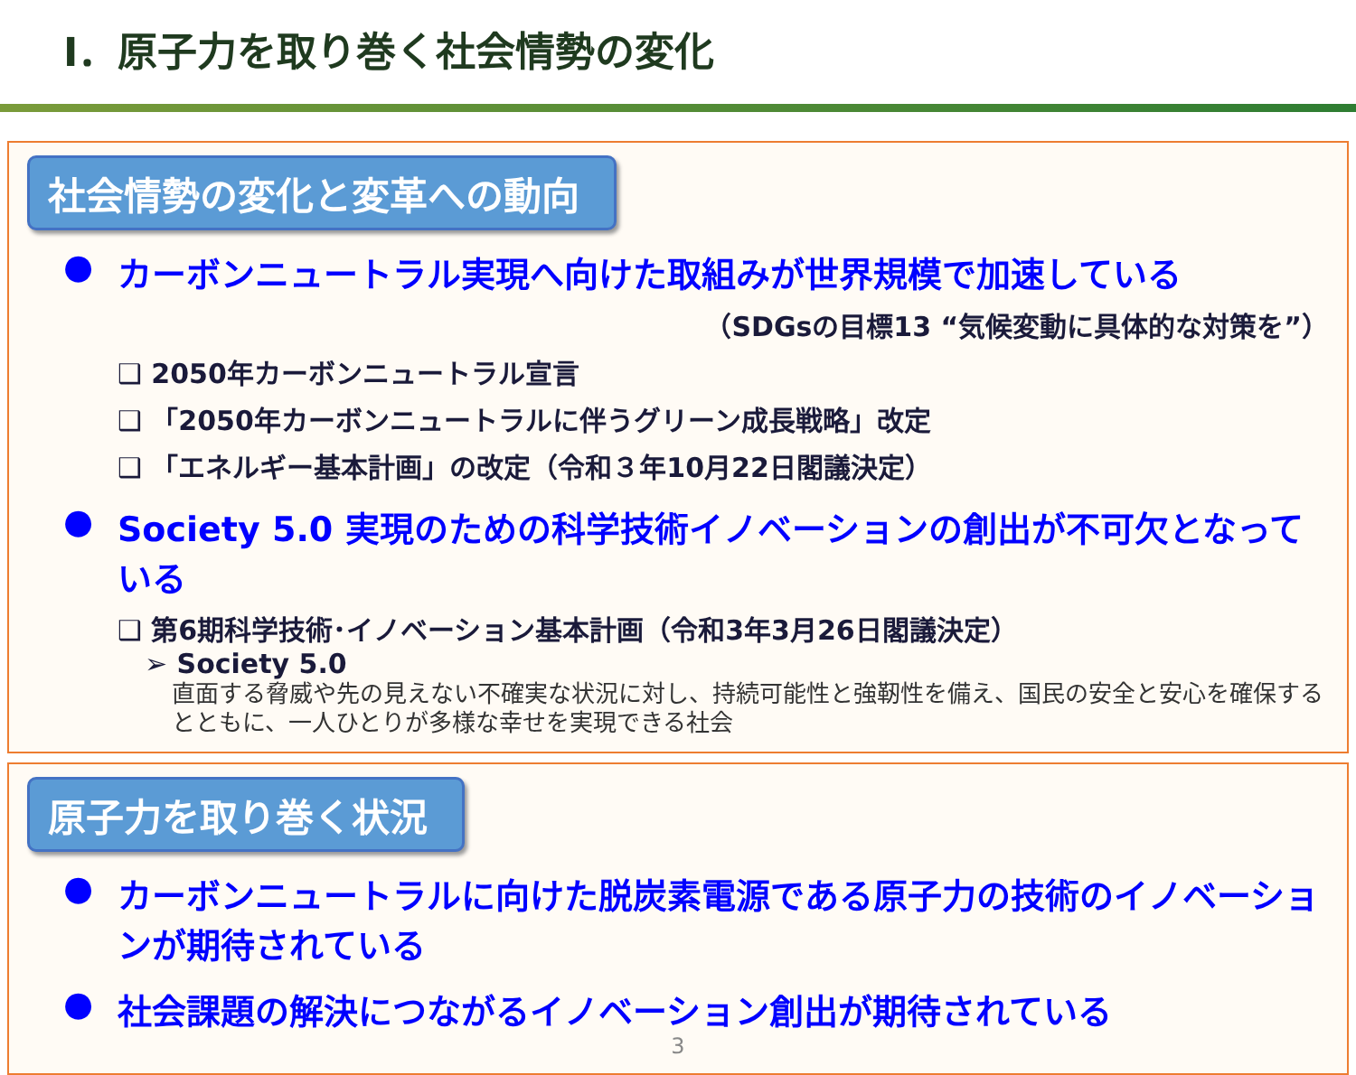Ⅰ．原子力を取り巻く社会情勢の変化
社会情勢の変化と変革への動向
● カーボンニュートラル実現へ向けた取組みが世界規模で加速している
（SDGsの目標13 “気候変動に具体的な対策を”）
❑ 2050年カーボンニュートラル宣言
❑ 「2050年カーボンニュートラルに伴うグリーン成長戦略」改定
❑ 「エネルギー基本計画」の改定（令和３年10月22日閣議決定）
● Society 5.0 実現のための科学技術イノベーションの創出が不可欠となっている
❑ 第6期科学技術･イノベーション基本計画（令和3年3月26日閣議決定）
➢ Society 5.0
直面する脅威や先の見えない不確実な状況に対し、持続可能性と強靭性を備え、国民の安全と安心を確保するとともに、一人ひとりが多様な幸せを実現できる社会
原子力を取り巻く状況
● カーボンニュートラルに向けた脱炭素電源である原子力の技術のイノベーションが期待されている
● 社会課題の解決につながるイノベーション創出が期待されている
3